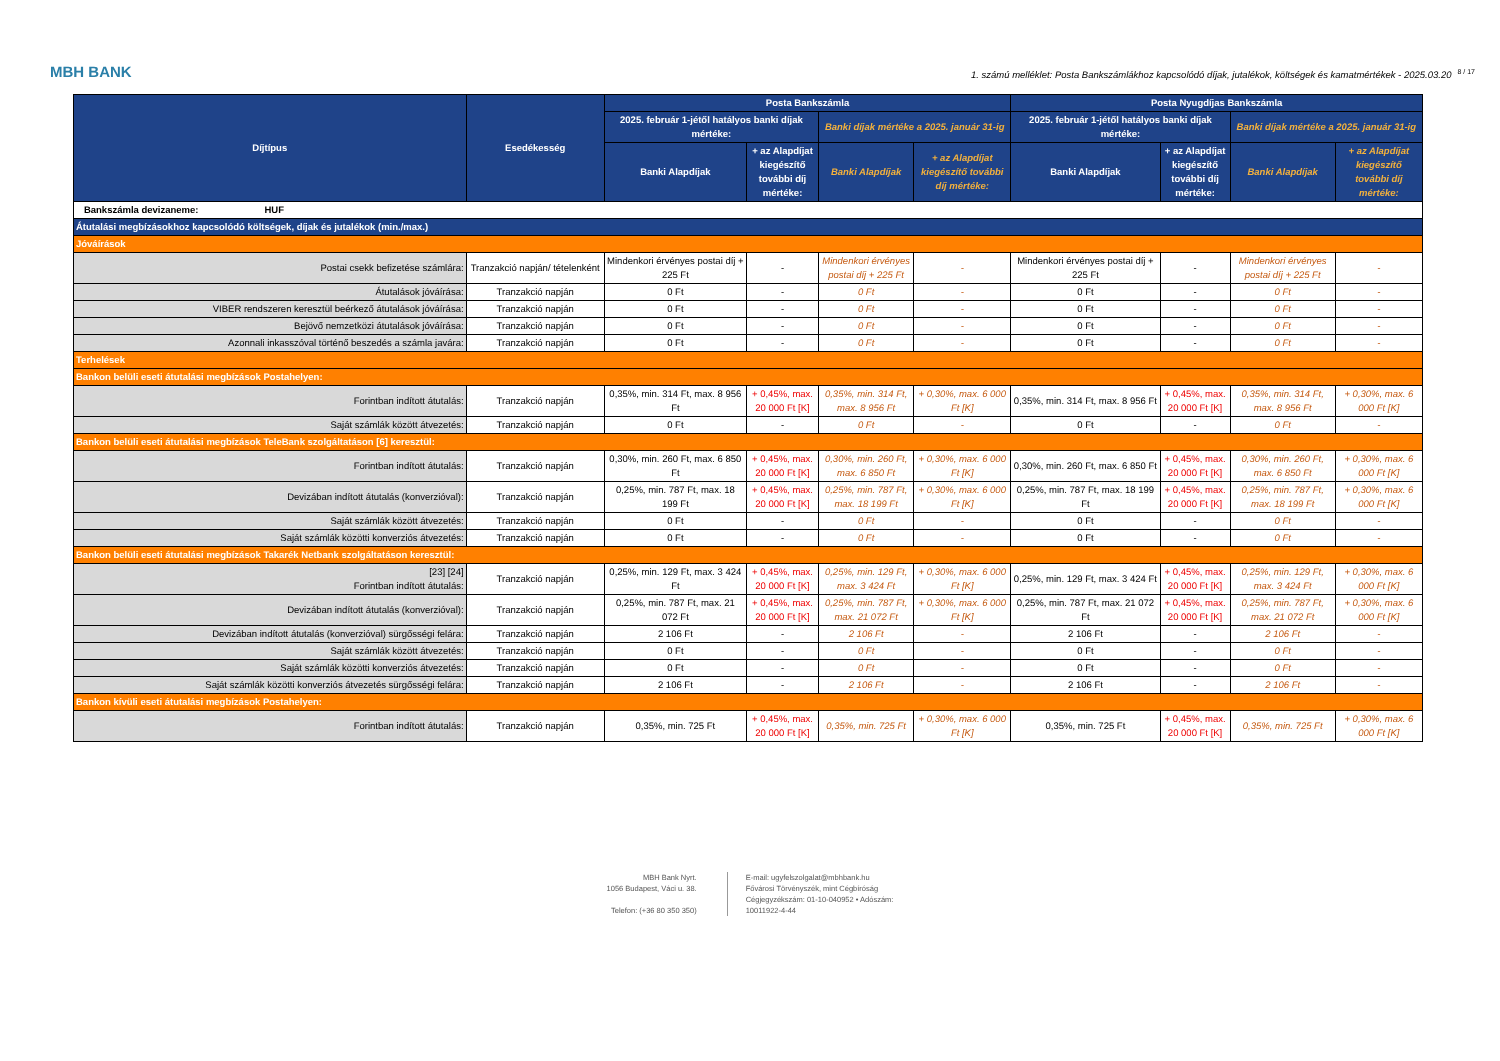MBH BANK
1. számú melléklet: Posta Bankszámlákhoz kapcsolódó díjak, jutalékok, költségek és kamatmértékek - 2025.03.20<sup>8 / 17</sup>
| Díjtípus | Esedékesség | Posta Bankszámla | | | | Posta Nyugdíjas Bankszámla | | | |
| --- | --- | --- | --- | --- | --- | --- | --- | --- | --- |
| | | 2025. február 1-jétől hatályos banki díjak mértéke: | | Banki díjak mértéke a 2025. január 31-ig | | 2025. február 1-jétől hatályos banki díjak mértéke: | | Banki díjak mértéke a 2025. január 31-ig | |
| | | Banki Alapdíjak | + az Alapdíjat kiegészítő további díj mértéke: | Banki Alapdíjak | + az Alapdíjat kiegészítő további díj mértéke: | Banki Alapdíjak | + az Alapdíjat kiegészítő további díj mértéke: | Banki Alapdíjak | + az Alapdíjat kiegészítő további díj mértéke: |
| Bankszámla devizaneme: HUF | | | | | | | | | |
| Átutalási megbízásokhoz kapcsolódó költségek, díjak és jutalékok (min./max.) | | | | | | | | | |
| Jóváírások | | | | | | | | | |
| Postai csekk befizetése számlára: | Tranzakció napján/ tételenként | Mindenkori érvényes postai díj + 225 Ft | - | Mindenkori érvényes postai díj + 225 Ft | - | Mindenkori érvényes postai díj + 225 Ft | - | Mindenkori érvényes postai díj + 225 Ft | - |
| Átutalások jóváírása: | Tranzakció napján | 0 Ft | - | 0 Ft | - | 0 Ft | - | 0 Ft | - |
| VIBER rendszeren keresztül beérkező átutalások jóváírása: | Tranzakció napján | 0 Ft | - | 0 Ft | - | 0 Ft | - | 0 Ft | - |
| Bejövő nemzetközi átutalások jóváírása: | Tranzakció napján | 0 Ft | - | 0 Ft | - | 0 Ft | - | 0 Ft | - |
| Azonnali inkasszóval történő beszedés a számla javára: | Tranzakció napján | 0 Ft | - | 0 Ft | - | 0 Ft | - | 0 Ft | - |
| Terhelések | | | | | | | | | |
| Bankon belüli eseti átutalási megbízások Postahelyen: | | | | | | | | | |
| Forintban indított átutalás: | Tranzakció napján | 0,35%, min. 314 Ft, max. 8 956 Ft | + 0,45%, max. 20 000 Ft [K] | 0,35%, min. 314 Ft, max. 8 956 Ft | + 0,30%, max. 6 000 Ft [K] | 0,35%, min. 314 Ft, max. 8 956 Ft | + 0,45%, max. 20 000 Ft [K] | 0,35%, min. 314 Ft, max. 8 956 Ft | + 0,30%, max. 6 000 Ft [K] |
| Saját számlák között átvezetés: | Tranzakció napján | 0 Ft | - | 0 Ft | - | 0 Ft | - | 0 Ft | - |
| Bankon belüli eseti átutalási megbízások TeleBank szolgáltatáson [6] keresztül: | | | | | | | | | |
| Forintban indított átutalás: | Tranzakció napján | 0,30%, min. 260 Ft, max. 6 850 Ft | + 0,45%, max. 20 000 Ft [K] | 0,30%, min. 260 Ft, max. 6 850 Ft | + 0,30%, max. 6 000 Ft [K] | 0,30%, min. 260 Ft, max. 6 850 Ft | + 0,45%, max. 20 000 Ft [K] | 0,30%, min. 260 Ft, max. 6 850 Ft | + 0,30%, max. 6 000 Ft [K] |
| Devizában indított átutalás (konverzióval): | Tranzakció napján | 0,25%, min. 787 Ft, max. 18 199 Ft | + 0,45%, max. 20 000 Ft [K] | 0,25%, min. 787 Ft, max. 18 199 Ft | + 0,30%, max. 6 000 Ft [K] | 0,25%, min. 787 Ft, max. 18 199 Ft | + 0,45%, max. 20 000 Ft [K] | 0,25%, min. 787 Ft, max. 18 199 Ft | + 0,30%, max. 6 000 Ft [K] |
| Saját számlák között átvezetés: | Tranzakció napján | 0 Ft | - | 0 Ft | - | 0 Ft | - | 0 Ft | - |
| Saját számlák közötti konverziós átvezetés: | Tranzakció napján | 0 Ft | - | 0 Ft | - | 0 Ft | - | 0 Ft | - |
| Bankon belüli eseti átutalási megbízások Takarék Netbank szolgáltatáson keresztül: | | | | | | | | | |
| [23] [24] Forintban indított átutalás: | Tranzakció napján | 0,25%, min. 129 Ft, max. 3 424 Ft | + 0,45%, max. 20 000 Ft [K] | 0,25%, min. 129 Ft, max. 3 424 Ft | + 0,30%, max. 6 000 Ft [K] | 0,25%, min. 129 Ft, max. 3 424 Ft | + 0,45%, max. 20 000 Ft [K] | 0,25%, min. 129 Ft, max. 3 424 Ft | + 0,30%, max. 6 000 Ft [K] |
| Devizában indított átutalás (konverzióval): | Tranzakció napján | 0,25%, min. 787 Ft, max. 21 072 Ft | + 0,45%, max. 20 000 Ft [K] | 0,25%, min. 787 Ft, max. 21 072 Ft | + 0,30%, max. 6 000 Ft [K] | 0,25%, min. 787 Ft, max. 21 072 Ft | + 0,45%, max. 20 000 Ft [K] | 0,25%, min. 787 Ft, max. 21 072 Ft | + 0,30%, max. 6 000 Ft [K] |
| Devizában indított átutalás (konverzióval) sürgősségi felára: | Tranzakció napján | 2 106 Ft | - | 2 106 Ft | - | 2 106 Ft | - | 2 106 Ft | - |
| Saját számlák között átvezetés: | Tranzakció napján | 0 Ft | - | 0 Ft | - | 0 Ft | - | 0 Ft | - |
| Saját számlák közötti konverziós átvezetés: | Tranzakció napján | 0 Ft | - | 0 Ft | - | 0 Ft | - | 0 Ft | - |
| Saját számlák közötti konverziós átvezetés sürgősségi felára: | Tranzakció napján | 2 106 Ft | - | 2 106 Ft | - | 2 106 Ft | - | 2 106 Ft | - |
| Bankon kívüli eseti átutalási megbízások Postahelyen: | | | | | | | | | |
| Forintban indított átutalás: | Tranzakció napján | 0,35%, min. 725 Ft | + 0,45%, max. 20 000 Ft [K] | 0,35%, min. 725 Ft | + 0,30%, max. 6 000 Ft [K] | 0,35%, min. 725 Ft | + 0,45%, max. 20 000 Ft [K] | 0,35%, min. 725 Ft | + 0,30%, max. 6 000 Ft [K] |
MBH Bank Nyrt.
1056 Budapest, Váci u. 38.
Telefon: (+36 80 350 350)
E-mail: ugyfelszolgalat@mbhbank.hu
Fővárosi Törvényszék, mint Cégbíróság
Cégjegyzékszám: 01-10-040952 • Adószám:
10011922-4-44